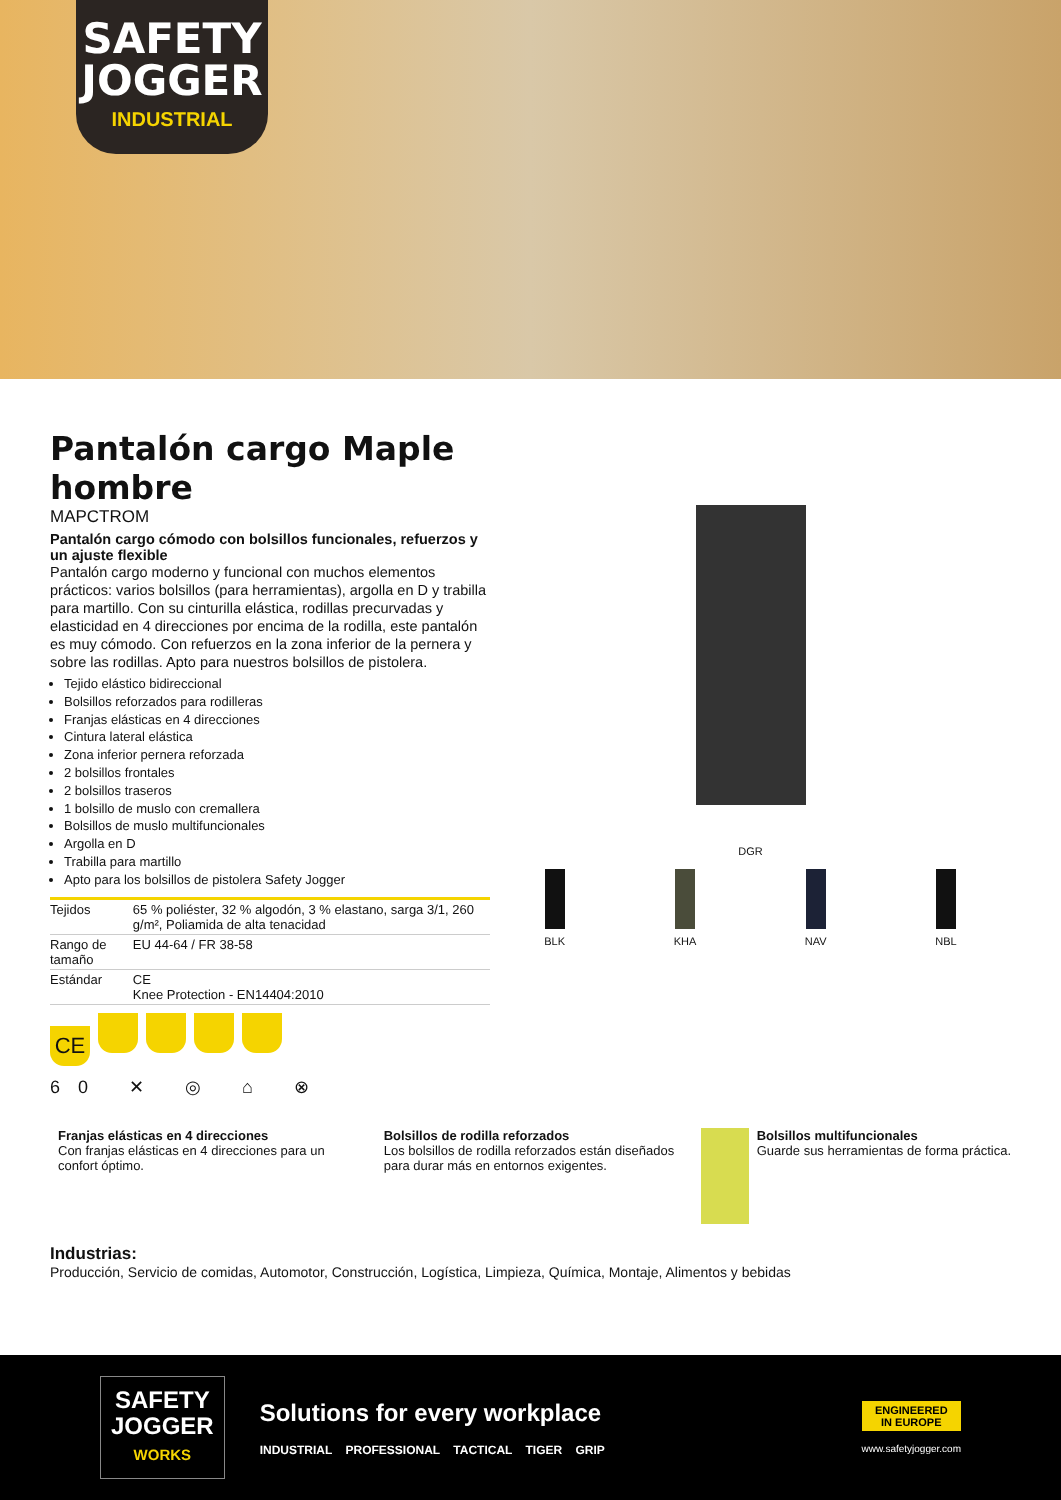SAFETY JOGGER
INDUSTRIAL
Pantalón cargo Maple hombre
MAPCTROM
Pantalón cargo cómodo con bolsillos funcionales, refuerzos y un ajuste flexible
Pantalón cargo moderno y funcional con muchos elementos prácticos: varios bolsillos (para herramientas), argolla en D y trabilla para martillo. Con su cinturilla elástica, rodillas precurvadas y elasticidad en 4 direcciones por encima de la rodilla, este pantalón es muy cómodo. Con refuerzos en la zona inferior de la pernera y sobre las rodillas. Apto para nuestros bolsillos de pistolera.
Tejido elástico bidireccional
Bolsillos reforzados para rodilleras
Franjas elásticas en 4 direcciones
Cintura lateral elástica
Zona inferior pernera reforzada
2 bolsillos frontales
2 bolsillos traseros
1 bolsillo de muslo con cremallera
Bolsillos de muslo multifuncionales
Argolla en D
Trabilla para martillo
Apto para los bolsillos de pistolera Safety Jogger
| Tejidos | 65 % poliéster, 32 % algodón, 3 % elastano, sarga 3/1, 260 g/m², Poliamida de alta tenacidad |
| Rango de tamaño | EU 44-64 / FR 38-58 |
| Estándar | CE Knee Protection - EN14404:2010 |
CE
60 ✕ ◎ ⌂ ⊗
DGR
BLK KHA NAV NBL
Franjas elásticas en 4 direcciones
Con franjas elásticas en 4 direcciones para un confort óptimo.
Bolsillos de rodilla reforzados
Los bolsillos de rodilla reforzados están diseñados para durar más en entornos exigentes.
Bolsillos multifuncionales
Guarde sus herramientas de forma práctica.
Industrias:
Producción, Servicio de comidas, Automotor, Construcción, Logística, Limpieza, Química, Montaje, Alimentos y bebidas
SAFETY
JOGGER
WORKS
Solutions for every workplace
INDUSTRIAL PROFESSIONAL TACTICAL TIGER GRIP
ENGINEERED
IN EUROPE
www.safetyjogger.com